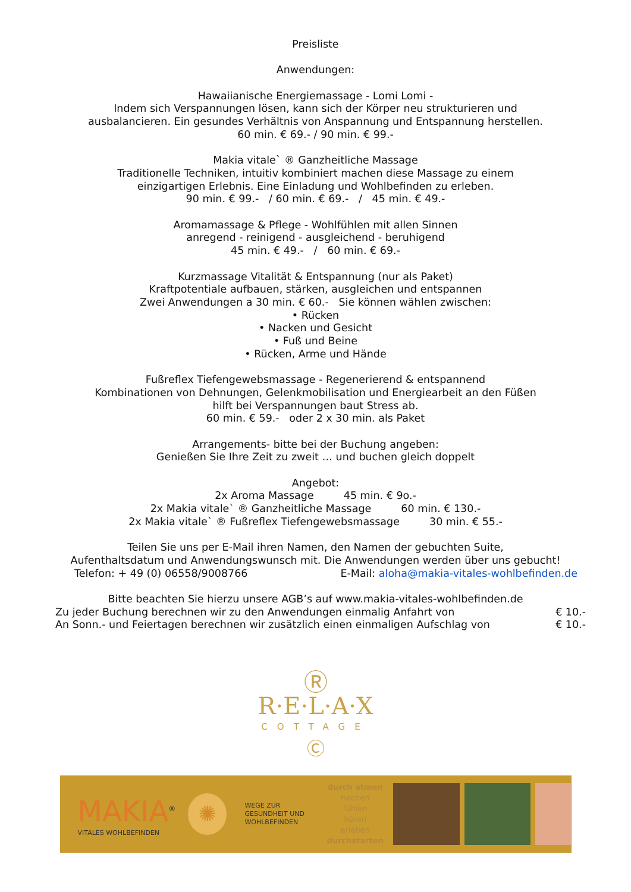Preisliste
Anwendungen:
Hawaiianische Energiemassage - Lomi Lomi -
Indem sich Verspannungen lösen, kann sich der Körper neu strukturieren und
ausbalancieren. Ein gesundes Verhältnis von Anspannung und Entspannung herstellen.
60 min. € 69.- / 90 min. € 99.-
Makia vitale` ® Ganzheitliche Massage
Traditionelle Techniken, intuitiv kombiniert machen diese Massage zu einem
einzigartigen Erlebnis. Eine Einladung und Wohlbefinden zu erleben.
90 min. € 99.- / 60 min. € 69.- / 45 min. € 49.-
Aromamassage & Pflege - Wohlfühlen mit allen Sinnen
anregend - reinigend - ausgleichend - beruhigend
45 min. € 49.- / 60 min. € 69.-
Kurzmassage Vitalität & Entspannung (nur als Paket)
Kraftpotentiale aufbauen, stärken, ausgleichen und entspannen
Zwei Anwendungen a 30 min. € 60.- Sie können wählen zwischen:
• Rücken
• Nacken und Gesicht
• Fuß und Beine
• Rücken, Arme und Hände
Fußreflex Tiefengewebsmassage - Regenerierend & entspannend
Kombinationen von Dehnungen, Gelenkmobilisation und Energiearbeit an den Füßen
hilft bei Verspannungen baut Stress ab.
60 min. € 59.- oder 2 x 30 min. als Paket
Arrangements- bitte bei der Buchung angeben:
Genießen Sie Ihre Zeit zu zweit … und buchen gleich doppelt
Angebot:
2x Aroma Massage 45 min. € 9o.-
2x Makia vitale` ® Ganzheitliche Massage 60 min. € 130.-
2x Makia vitale` ® Fußreflex Tiefengewebsmassage 30 min. € 55.-
Teilen Sie uns per E-Mail ihren Namen, den Namen der gebuchten Suite,
Aufenthaltsdatum und Anwendungswunsch mit. Die Anwendungen werden über uns gebucht!
Telefon: + 49 (0) 06558/9008766 E-Mail: aloha@makia-vitales-wohlbefinden.de
Bitte beachten Sie hierzu unsere AGB’s auf www.makia-vitales-wohlbefinden.de
Zu jeder Buchung berechnen wir zu den Anwendungen einmalig Anfahrt von € 10.-
An Sonn.- und Feiertagen berechnen wir zusätzlich einen einmaligen Aufschlag von € 10.-
Ⓡ
R·E·L·A·X
COTTAGE
Ⓒ
MAKIA<sup>®</sup>
VITALES WOHLBEFINDEN
✺
WEGE ZUR GESUNDHEIT UND WOHLBEFINDEN
durch atmen
riechen
fühlen
hören
erleben
durchstarten